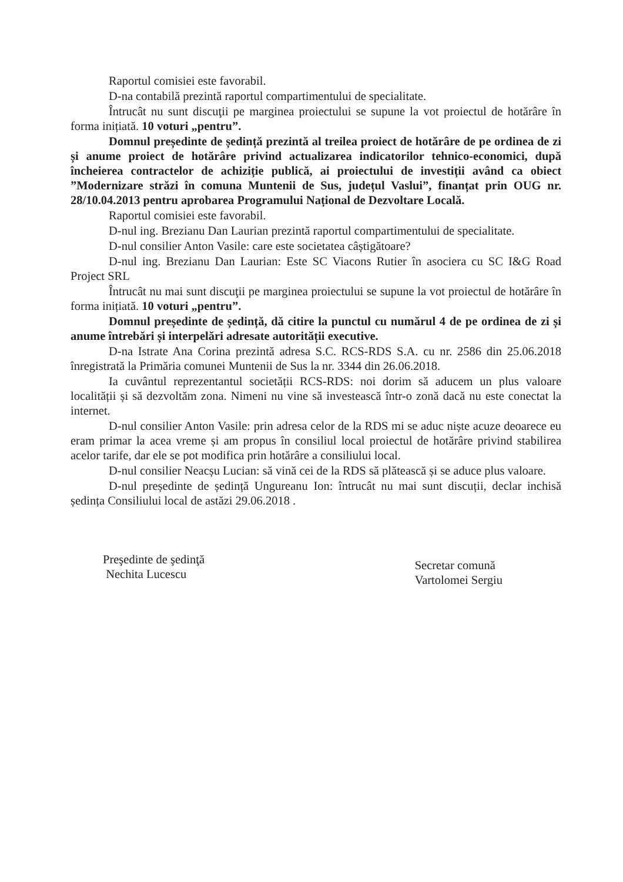Raportul comisiei este favorabil.
D-na contabilă prezintă raportul compartimentului de specialitate.
Întrucât nu sunt discuţii pe marginea proiectului se supune la vot proiectul de hotărâre în forma inițiată. 10 voturi „pentru”.
Domnul președinte de ședință prezintă al treilea proiect de hotărâre de pe ordinea de zi și anume proiect de hotărâre privind actualizarea indicatorilor tehnico-economici, după încheierea contractelor de achiziție publică, ai proiectului de investiții având ca obiect ”Modernizare străzi în comuna Muntenii de Sus, județul Vaslui”, finanțat prin OUG nr. 28/10.04.2013 pentru aprobarea Programului Național de Dezvoltare Locală.
Raportul comisiei este favorabil.
D-nul ing. Brezianu Dan Laurian prezintă raportul compartimentului de specialitate.
D-nul consilier Anton Vasile: care este societatea câștigătoare?
D-nul ing. Brezianu Dan Laurian: Este SC Viacons Rutier în asociera cu SC I&G Road Project SRL
Întrucât nu mai sunt discuţii pe marginea proiectului se supune la vot proiectul de hotărâre în forma inițiată. 10 voturi „pentru”.
Domnul președinte de ședință, dă citire la punctul cu numărul 4 de pe ordinea de zi și anume întrebări și interpelări adresate autorității executive.
D-na Istrate Ana Corina prezintă adresa S.C. RCS-RDS S.A. cu nr. 2586 din 25.06.2018 înregistrată la Primăria comunei Muntenii de Sus la nr. 3344 din 26.06.2018.
Ia cuvântul reprezentantul societății RCS-RDS: noi dorim să aducem un plus valoare localității și să dezvoltăm zona. Nimeni nu vine să investească într-o zonă dacă nu este conectat la internet.
D-nul consilier Anton Vasile: prin adresa celor de la RDS mi se aduc niște acuze deoarece eu eram primar la acea vreme și am propus în consiliul local proiectul de hotărâre privind stabilirea acelor tarife, dar ele se pot modifica prin hotărâre a consiliului local.
D-nul consilier Neacșu Lucian: să vină cei de la RDS să plătească și se aduce plus valoare.
D-nul președinte de ședință Ungureanu Ion: întrucât nu mai sunt discuții, declar inchisă ședința Consiliului local de astăzi 29.06.2018 .
Preşedinte de şedinţă
Nechita Lucescu
Secretar comună
Vartolomei Sergiu